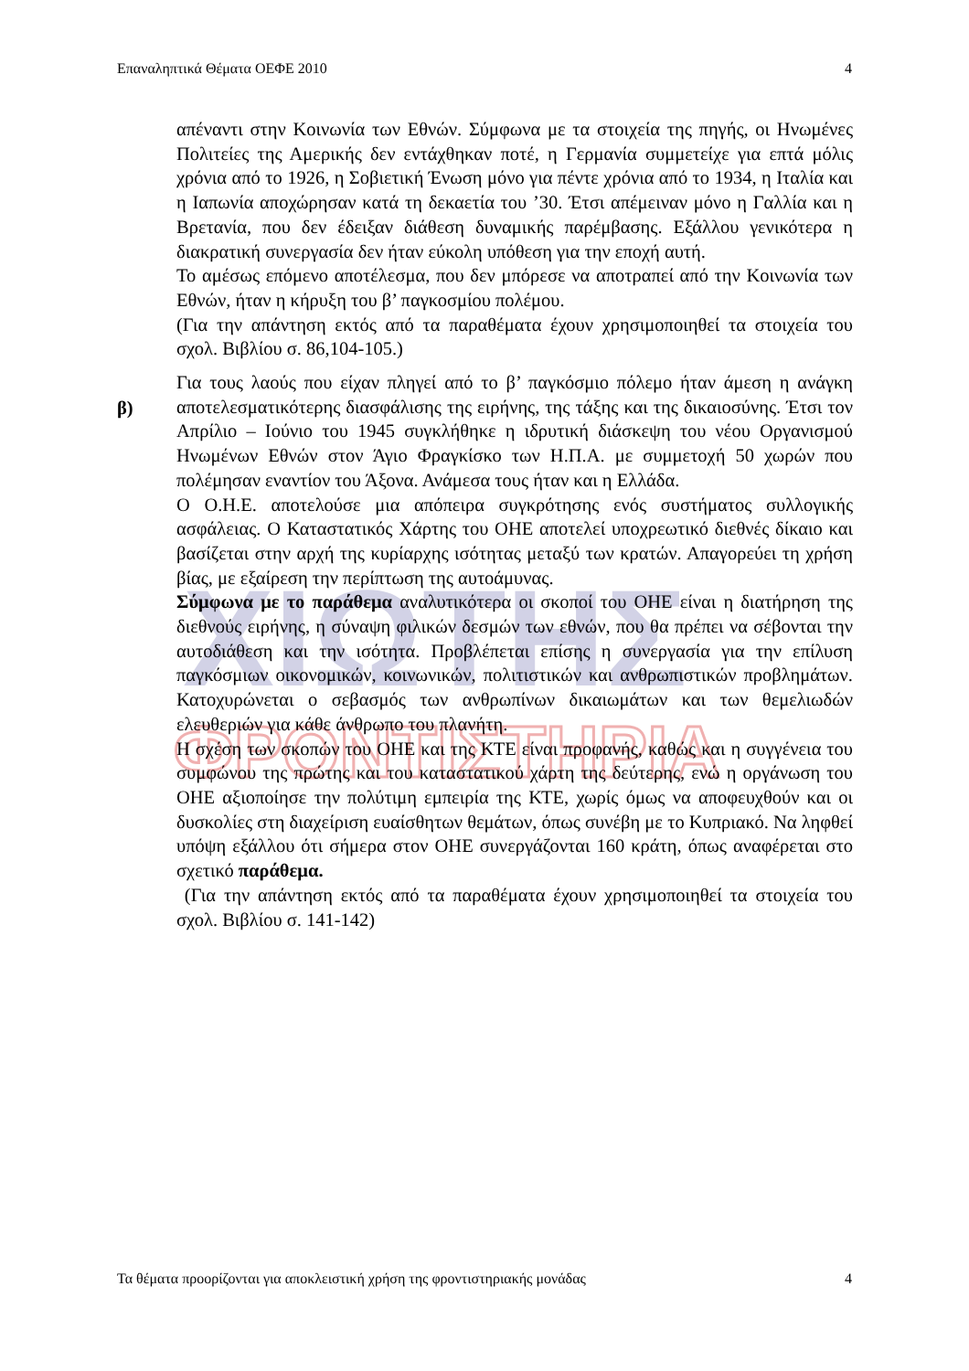ΧΙΩΤΗΣ
ΦΡΟΝΤΙΣΤΗΡΙΑ
Επαναληπτικά Θέματα ΟΕΦΕ 2010 4
απέναντι στην Κοινωνία των Εθνών. Σύμφωνα με τα στοιχεία της πηγής, οι Ηνωμένες Πολιτείες της Αμερικής δεν εντάχθηκαν ποτέ, η Γερμανία συμμετείχε για επτά μόλις χρόνια από το 1926, η Σοβιετική Ένωση μόνο για πέντε χρόνια από το 1934, η Ιταλία και η Ιαπωνία αποχώρησαν κατά τη δεκαετία του ’30. Έτσι απέμειναν μόνο η Γαλλία και η Βρετανία, που δεν έδειξαν διάθεση δυναμικής παρέμβασης. Εξάλλου γενικότερα η διακρατική συνεργασία δεν ήταν εύκολη υπόθεση για την εποχή αυτή.
Το αμέσως επόμενο αποτέλεσμα, που δεν μπόρεσε να αποτραπεί από την Κοινωνία των Εθνών, ήταν η κήρυξη του β’ παγκοσμίου πολέμου.
(Για την απάντηση εκτός από τα παραθέματα έχουν χρησιμοποιηθεί τα στοιχεία του σχολ. Βιβλίου σ. 86,104-105.)
Για τους λαούς που είχαν πληγεί από το β’ παγκόσμιο πόλεμο ήταν άμεση η ανάγκη αποτελεσματικότερης διασφάλισης της ειρήνης, της τάξης και της δικαιοσύνης. Έτσι τον Απρίλιο – Ιούνιο του 1945 συγκλήθηκε η ιδρυτική διάσκεψη του νέου Οργανισμού Ηνωμένων Εθνών στον Άγιο Φραγκίσκο των Η.Π.Α. με συμμετοχή 50 χωρών που πολέμησαν εναντίον του Άξονα. Ανάμεσα τους ήταν και η Ελλάδα.
Ο Ο.Η.Ε. αποτελούσε μια απόπειρα συγκρότησης ενός συστήματος συλλογικής ασφάλειας. Ο Καταστατικός Χάρτης του ΟΗΕ αποτελεί υποχρεωτικό διεθνές δίκαιο και βασίζεται στην αρχή της κυρίαρχης ισότητας μεταξύ των κρατών. Απαγορεύει τη χρήση βίας, με εξαίρεση την περίπτωση της αυτοάμυνας.
Σύμφωνα με το παράθεμα αναλυτικότερα οι σκοποί του ΟΗΕ είναι η διατήρηση της διεθνούς ειρήνης, η σύναψη φιλικών δεσμών των εθνών, που θα πρέπει να σέβονται την αυτοδιάθεση και την ισότητα. Προβλέπεται επίσης η συνεργασία για την επίλυση παγκόσμιων οικονομικών, κοινωνικών, πολιτιστικών και ανθρωπιστικών προβλημάτων. Κατοχυρώνεται ο σεβασμός των ανθρωπίνων δικαιωμάτων και των θεμελιωδών ελευθεριών για κάθε άνθρωπο του πλανήτη.
Η σχέση των σκοπών του ΟΗΕ και της ΚΤΕ είναι προφανής, καθώς και η συγγένεια του συμφώνου της πρώτης και του καταστατικού χάρτη της δεύτερης, ενώ η οργάνωση του ΟΗΕ αξιοποίησε την πολύτιμη εμπειρία της ΚΤΕ, χωρίς όμως να αποφευχθούν και οι δυσκολίες στη διαχείριση ευαίσθητων θεμάτων, όπως συνέβη με το Κυπριακό. Να ληφθεί υπόψη εξάλλου ότι σήμερα στον ΟΗΕ συνεργάζονται 160 κράτη, όπως αναφέρεται στο σχετικό παράθεμα.
(Για την απάντηση εκτός από τα παραθέματα έχουν χρησιμοποιηθεί τα στοιχεία του σχολ. Βιβλίου σ. 141-142)
β)
Τα θέματα προορίζονται για αποκλειστική χρήση της φροντιστηριακής μονάδας 4